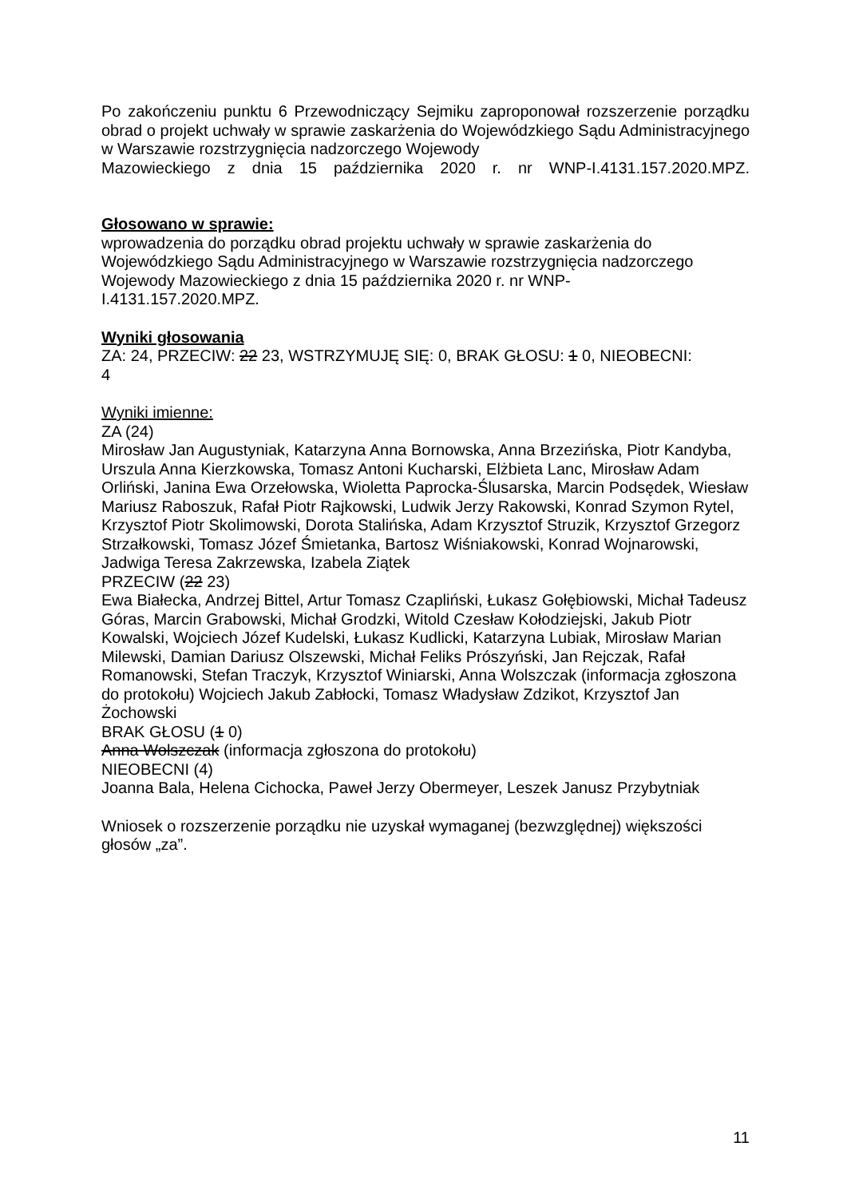Po zakończeniu punktu 6 Przewodniczący Sejmiku zaproponował rozszerzenie porządku obrad o projekt uchwały w sprawie zaskarżenia do Wojewódzkiego Sądu Administracyjnego w Warszawie rozstrzygnięcia nadzorczego Wojewody
Mazowieckiego z dnia 15 października 2020 r. nr WNP-I.4131.157.2020.MPZ.
Głosowano w sprawie:
wprowadzenia do porządku obrad projektu uchwały w sprawie zaskarżenia do Wojewódzkiego Sądu Administracyjnego w Warszawie rozstrzygnięcia nadzorczego Wojewody Mazowieckiego z dnia 15 października 2020 r. nr WNP-
I.4131.157.2020.MPZ.
Wyniki głosowania
ZA: 24, PRZECIW: 22 23, WSTRZYMUJĘ SIĘ: 0, BRAK GŁOSU: 1 0, NIEOBECNI:
4
Wyniki imienne:
ZA (24)
Mirosław Jan Augustyniak, Katarzyna Anna Bornowska, Anna Brzezińska, Piotr Kandyba, Urszula Anna Kierzkowska, Tomasz Antoni Kucharski, Elżbieta Lanc, Mirosław Adam Orliński, Janina Ewa Orzełowska, Wioletta Paprocka-Ślusarska, Marcin Podsędek, Wiesław Mariusz Raboszuk, Rafał Piotr Rajkowski, Ludwik Jerzy Rakowski, Konrad Szymon Rytel, Krzysztof Piotr Skolimowski, Dorota Stalińska, Adam Krzysztof Struzik, Krzysztof Grzegorz Strzałkowski, Tomasz Józef Śmietanka, Bartosz Wiśniakowski, Konrad Wojnarowski, Jadwiga Teresa Zakrzewska, Izabela Ziątek
PRZECIW (22 23)
Ewa Białecka, Andrzej Bittel, Artur Tomasz Czapliński, Łukasz Gołębiowski, Michał Tadeusz Góras, Marcin Grabowski, Michał Grodzki, Witold Czesław Kołodziejski, Jakub Piotr Kowalski, Wojciech Józef Kudelski, Łukasz Kudlicki, Katarzyna Lubiak, Mirosław Marian Milewski, Damian Dariusz Olszewski, Michał Feliks Prószyński, Jan Rejczak, Rafał Romanowski, Stefan Traczyk, Krzysztof Winiarski, Anna Wolszczak (informacja zgłoszona do protokołu) Wojciech Jakub Zabłocki, Tomasz Władysław Zdzikot, Krzysztof Jan Żochowski
BRAK GŁOSU (1 0)
Anna Wolszczak (informacja zgłoszona do protokołu)
NIEOBECNI (4)
Joanna Bala, Helena Cichocka, Paweł Jerzy Obermeyer, Leszek Janusz Przybytniak
Wniosek o rozszerzenie porządku nie uzyskał wymaganej (bezwzględnej) większości głosów „za”.
11